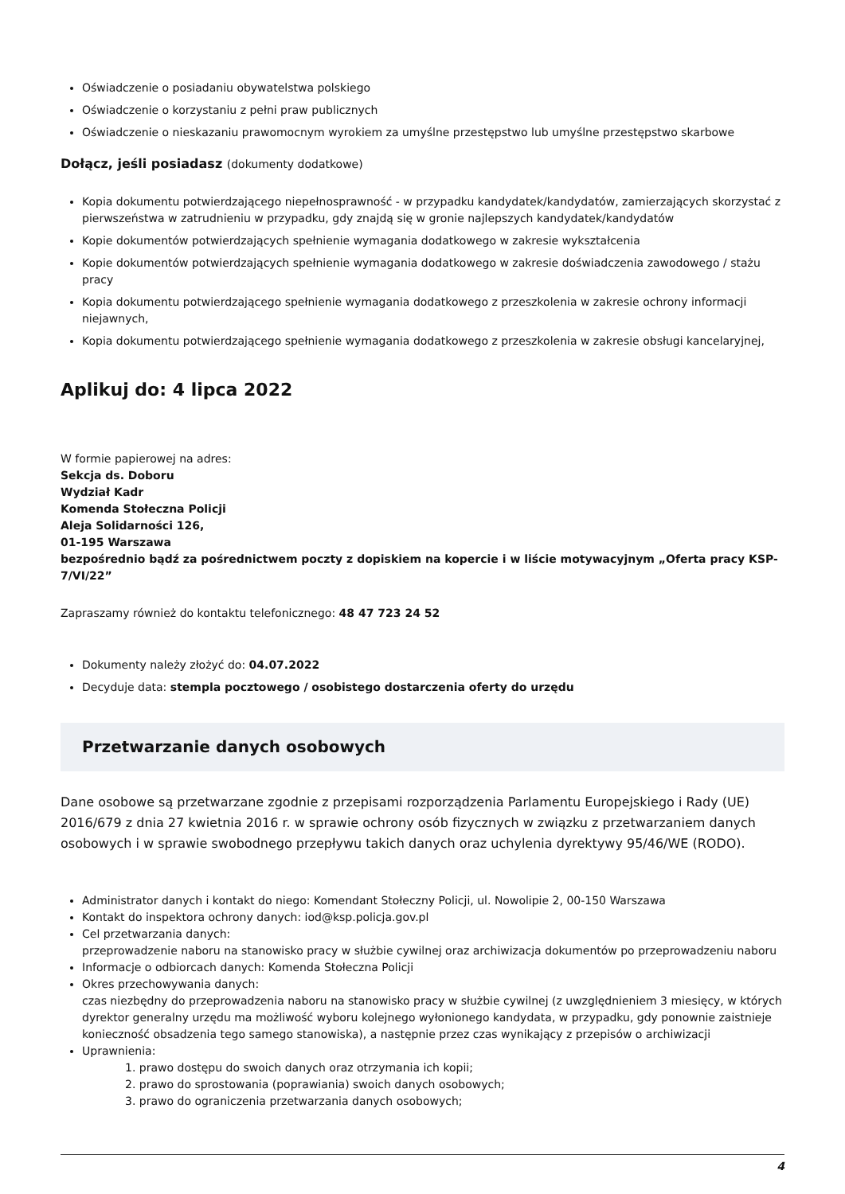Oświadczenie o posiadaniu obywatelstwa polskiego
Oświadczenie o korzystaniu z pełni praw publicznych
Oświadczenie o nieskazaniu prawomocnym wyrokiem za umyślne przestępstwo lub umyślne przestępstwo skarbowe
Dołącz, jeśli posiadasz (dokumenty dodatkowe)
Kopia dokumentu potwierdzającego niepełnosprawność - w przypadku kandydatek/kandydatów, zamierzających skorzystać z pierwszeństwa w zatrudnieniu w przypadku, gdy znajdą się w gronie najlepszych kandydatek/kandydatów
Kopie dokumentów potwierdzających spełnienie wymagania dodatkowego w zakresie wykształcenia
Kopie dokumentów potwierdzających spełnienie wymagania dodatkowego w zakresie doświadczenia zawodowego / stażu pracy
Kopia dokumentu potwierdzającego spełnienie wymagania dodatkowego z przeszkolenia w zakresie ochrony informacji niejawnych,
Kopia dokumentu potwierdzającego spełnienie wymagania dodatkowego z przeszkolenia w zakresie obsługi kancelaryjnej,
Aplikuj do: 4 lipca 2022
W formie papierowej na adres:
Sekcja ds. Doboru
Wydział Kadr
Komenda Stołeczna Policji
Aleja Solidarności 126,
01-195 Warszawa
bezpośrednio bądź za pośrednictwem poczty z dopiskiem na kopercie i w liście motywacyjnym „Oferta pracy KSP-7/VI/22”
Zapraszamy również do kontaktu telefonicznego: 48 47 723 24 52
Dokumenty należy złożyć do: 04.07.2022
Decyduje data: stempla pocztowego / osobistego dostarczenia oferty do urzędu
Przetwarzanie danych osobowych
Dane osobowe są przetwarzane zgodnie z przepisami rozporządzenia Parlamentu Europejskiego i Rady (UE) 2016/679 z dnia 27 kwietnia 2016 r. w sprawie ochrony osób fizycznych w związku z przetwarzaniem danych osobowych i w sprawie swobodnego przepływu takich danych oraz uchylenia dyrektywy 95/46/WE (RODO).
Administrator danych i kontakt do niego: Komendant Stołeczny Policji, ul. Nowolipie 2, 00-150 Warszawa
Kontakt do inspektora ochrony danych: iod@ksp.policja.gov.pl
Cel przetwarzania danych:
przeprowadzenie naboru na stanowisko pracy w służbie cywilnej oraz archiwizacja dokumentów po przeprowadzeniu naboru
Informacje o odbiorcach danych: Komenda Stołeczna Policji
Okres przechowywania danych:
czas niezbędny do przeprowadzenia naboru na stanowisko pracy w służbie cywilnej (z uwzględnieniem 3 miesięcy, w których dyrektor generalny urzędu ma możliwość wyboru kolejnego wyłonionego kandydata, w przypadku, gdy ponownie zaistnieje konieczność obsadzenia tego samego stanowiska), a następnie przez czas wynikający z przepisów o archiwizacji
Uprawnienia:
1. prawo dostępu do swoich danych oraz otrzymania ich kopii;
2. prawo do sprostowania (poprawiania) swoich danych osobowych;
3. prawo do ograniczenia przetwarzania danych osobowych;
4